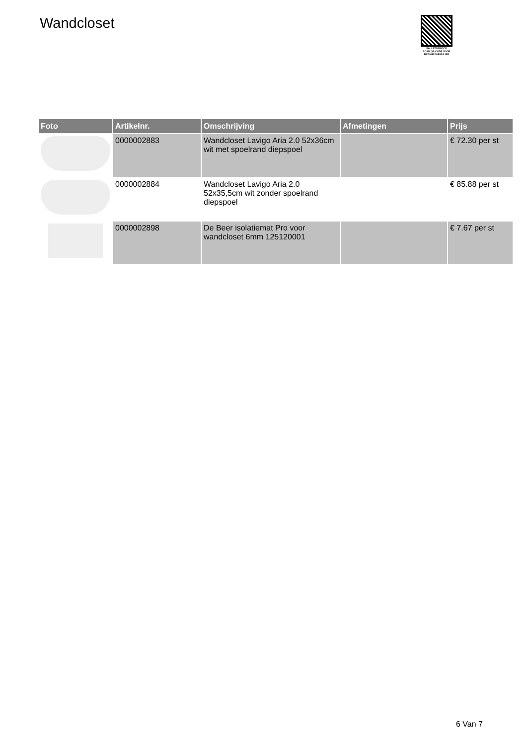Wandcloset
PALLETSERVICE
SCAN QR-CODE VOOR
RETOURFORMULIER
| Foto | Artikelnr. | Omschrijving | Afmetingen | Prijs |
| --- | --- | --- | --- | --- |
| | 0000002883 | Wandcloset Lavigo Aria 2.0 52x36cm wit met spoelrand diepspoel | | € 72.30 per st |
| | 0000002884 | Wandcloset Lavigo Aria 2.0 52x35,5cm wit zonder spoelrand diepspoel | | € 85.88 per st |
| | 0000002898 | De Beer isolatiemat Pro voor wandcloset 6mm 125120001 | | € 7.67 per st |
6 Van 7